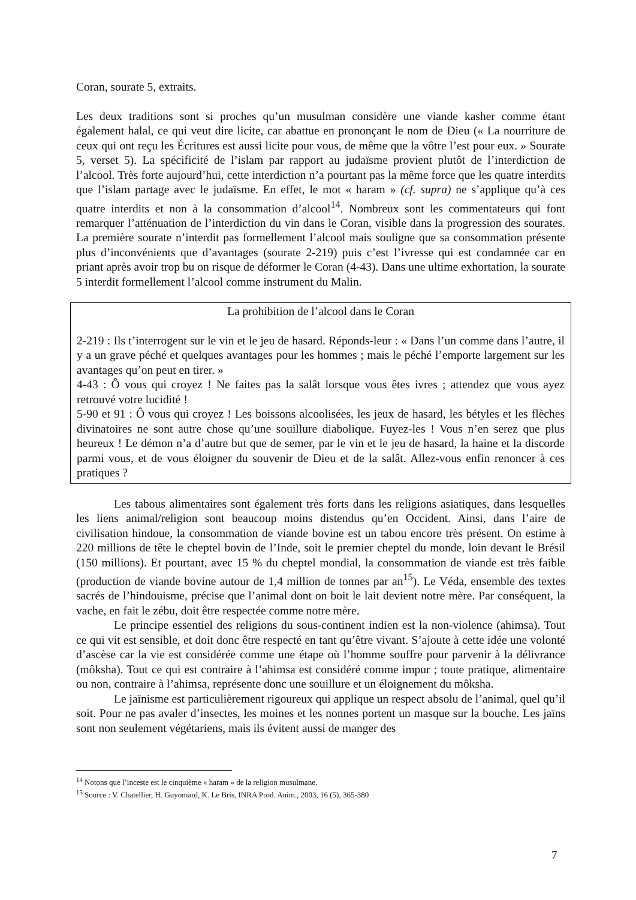Coran, sourate 5, extraits.
Les deux traditions sont si proches qu’un musulman considère une viande kasher comme étant également halal, ce qui veut dire licite, car abattue en prononçant le nom de Dieu (« La nourriture de ceux qui ont reçu les Écritures est aussi licite pour vous, de même que la vôtre l’est pour eux. » Sourate 5, verset 5). La spécificité de l’islam par rapport au judaïsme provient plutôt de l’interdiction de l’alcool. Très forte aujourd’hui, cette interdiction n’a pourtant pas la même force que les quatre interdits que l’islam partage avec le judaïsme. En effet, le mot « haram » (cf. supra) ne s’applique qu’à ces quatre interdits et non à la consommation d’alcool<sup>14</sup>. Nombreux sont les commentateurs qui font remarquer l’atténuation de l’interdiction du vin dans le Coran, visible dans la progression des sourates. La première sourate n’interdit pas formellement l’alcool mais souligne que sa consommation présente plus d’inconvénients que d’avantages (sourate 2-219) puis c’est l’ivresse qui est condamnée car en priant après avoir trop bu on risque de déformer le Coran (4-43). Dans une ultime exhortation, la sourate 5 interdit formellement l’alcool comme instrument du Malin.
La prohibition de l’alcool dans le Coran
2-219 : Ils t’interrogent sur le vin et le jeu de hasard. Réponds-leur : « Dans l’un comme dans l’autre, il y a un grave péché et quelques avantages pour les hommes ; mais le péché l’emporte largement sur les avantages qu’on peut en tirer. »
4-43 : Ô vous qui croyez ! Ne faites pas la salât lorsque vous êtes ivres ; attendez que vous ayez retrouvé votre lucidité !
5-90 et 91 : Ô vous qui croyez ! Les boissons alcoolisées, les jeux de hasard, les bétyles et les flèches divinatoires ne sont autre chose qu’une souillure diabolique. Fuyez-les ! Vous n’en serez que plus heureux ! Le démon n’a d’autre but que de semer, par le vin et le jeu de hasard, la haine et la discorde parmi vous, et de vous éloigner du souvenir de Dieu et de la salât. Allez-vous enfin renoncer à ces pratiques ?
Les tabous alimentaires sont également très forts dans les religions asiatiques, dans lesquelles les liens animal/religion sont beaucoup moins distendus qu’en Occident. Ainsi, dans l’aire de civilisation hindoue, la consommation de viande bovine est un tabou encore très présent. On estime à 220 millions de tête le cheptel bovin de l’Inde, soit le premier cheptel du monde, loin devant le Brésil (150 millions). Et pourtant, avec 15 % du cheptel mondial, la consommation de viande est très faible (production de viande bovine autour de 1,4 million de tonnes par an<sup>15</sup>). Le Véda, ensemble des textes sacrés de l’hindouisme, précise que l’animal dont on boit le lait devient notre mère. Par conséquent, la vache, en fait le zébu, doit être respectée comme notre mère.
Le principe essentiel des religions du sous-continent indien est la non-violence (ahimsa). Tout ce qui vit est sensible, et doit donc être respecté en tant qu’être vivant. S’ajoute à cette idée une volonté d’ascèse car la vie est considérée comme une étape où l’homme souffre pour parvenir à la délivrance (môksha). Tout ce qui est contraire à l’ahimsa est considéré comme impur ; toute pratique, alimentaire ou non, contraire à l’ahimsa, représente donc une souillure et un éloignement du môksha.
Le jaïnisme est particulièrement rigoureux qui applique un respect absolu de l’animal, quel qu’il soit. Pour ne pas avaler d’insectes, les moines et les nonnes portent un masque sur la bouche. Les jaïns sont non seulement végétariens, mais ils évitent aussi de manger des
<sup>14</sup> Notons que l’inceste est le cinquième « haram » de la religion musulmane.
<sup>15</sup> Source : V. Chatellier, H. Guyomard, K. Le Bris, INRA Prod. Anim., 2003, 16 (5), 365-380
7